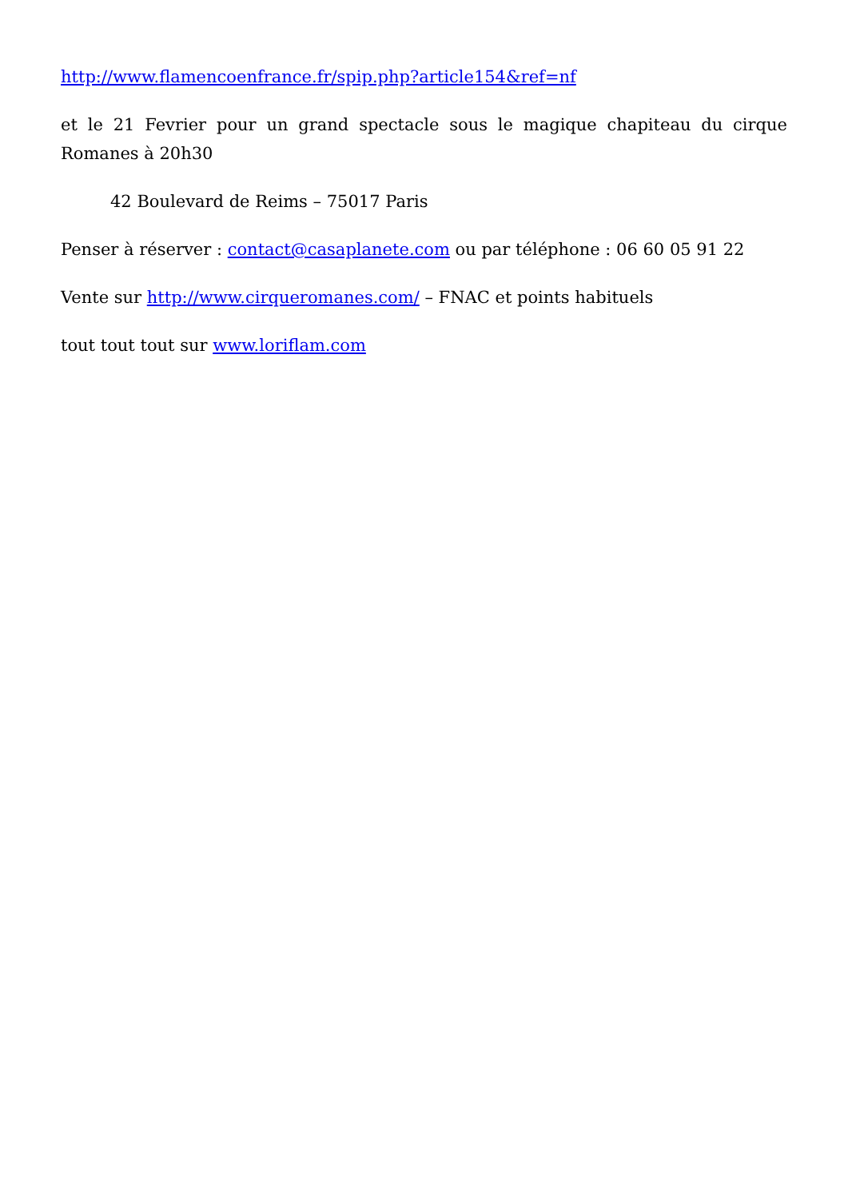http://www.flamencoenfrance.fr/spip.php?article154&ref=nf
et le 21 Fevrier pour un grand spectacle sous le magique chapiteau du cirque Romanes à 20h30
42 Boulevard de Reims – 75017 Paris
Penser à réserver : contact@casaplanete.com ou par téléphone : 06 60 05 91 22
Vente sur http://www.cirqueromanes.com/ – FNAC et points habituels
tout tout tout sur www.loriflam.com